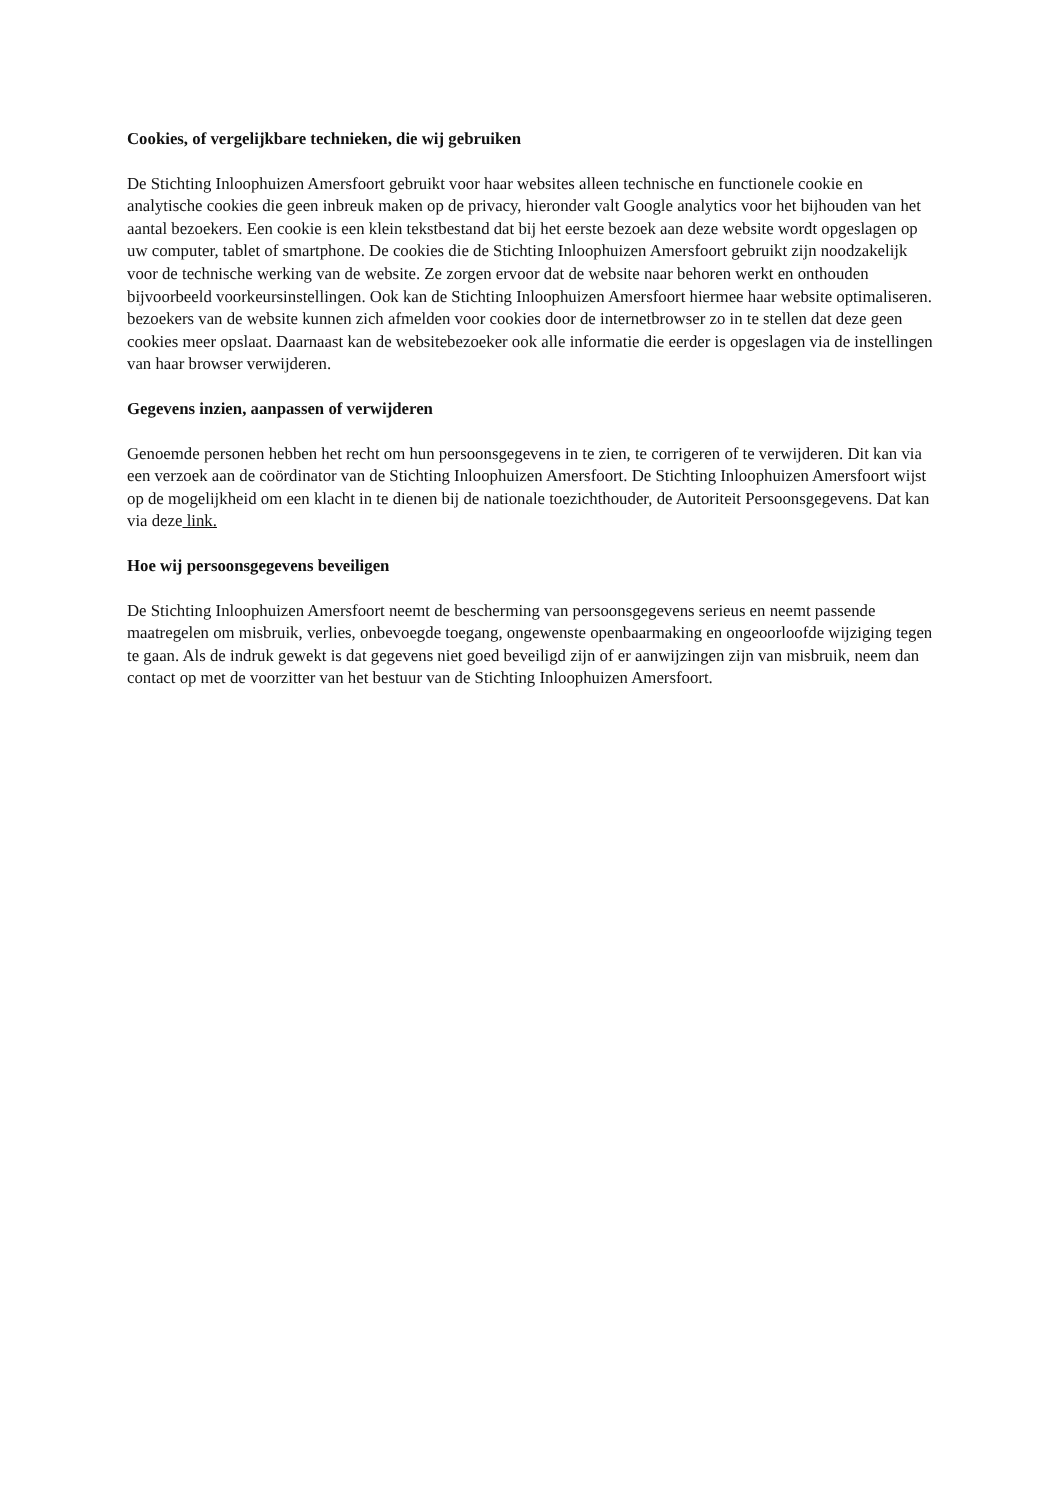Cookies, of vergelijkbare technieken, die wij gebruiken
De Stichting Inloophuizen Amersfoort gebruikt voor haar websites alleen technische en functionele cookie en analytische cookies die geen inbreuk maken op de privacy, hieronder valt Google analytics voor het bijhouden van het aantal bezoekers. Een cookie is een klein tekstbestand dat bij het eerste bezoek aan deze website wordt opgeslagen op uw computer, tablet of smartphone. De cookies die de Stichting Inloophuizen Amersfoort gebruikt zijn noodzakelijk voor de technische werking van de website. Ze zorgen ervoor dat de website naar behoren werkt en onthouden bijvoorbeeld voorkeursinstellingen. Ook kan de Stichting Inloophuizen Amersfoort hiermee haar website optimaliseren. bezoekers van de website kunnen zich afmelden voor cookies door de internetbrowser zo in te stellen dat deze geen cookies meer opslaat. Daarnaast kan de websitebezoeker ook alle informatie die eerder is opgeslagen via de instellingen van haar browser verwijderen.
Gegevens inzien, aanpassen of verwijderen
Genoemde personen hebben het recht om hun persoonsgegevens in te zien, te corrigeren of te verwijderen. Dit kan via een verzoek aan de coördinator van de Stichting Inloophuizen Amersfoort. De Stichting Inloophuizen Amersfoort wijst op de mogelijkheid om een klacht in te dienen bij de nationale toezichthouder, de Autoriteit Persoonsgegevens. Dat kan via deze link.
Hoe wij persoonsgegevens beveiligen
De Stichting Inloophuizen Amersfoort neemt de bescherming van persoonsgegevens serieus en neemt passende maatregelen om misbruik, verlies, onbevoegde toegang, ongewenste openbaarmaking en ongeoorloofde wijziging tegen te gaan. Als de indruk gewekt is dat gegevens niet goed beveiligd zijn of er aanwijzingen zijn van misbruik, neem dan contact op met de voorzitter van het bestuur van de Stichting Inloophuizen Amersfoort.